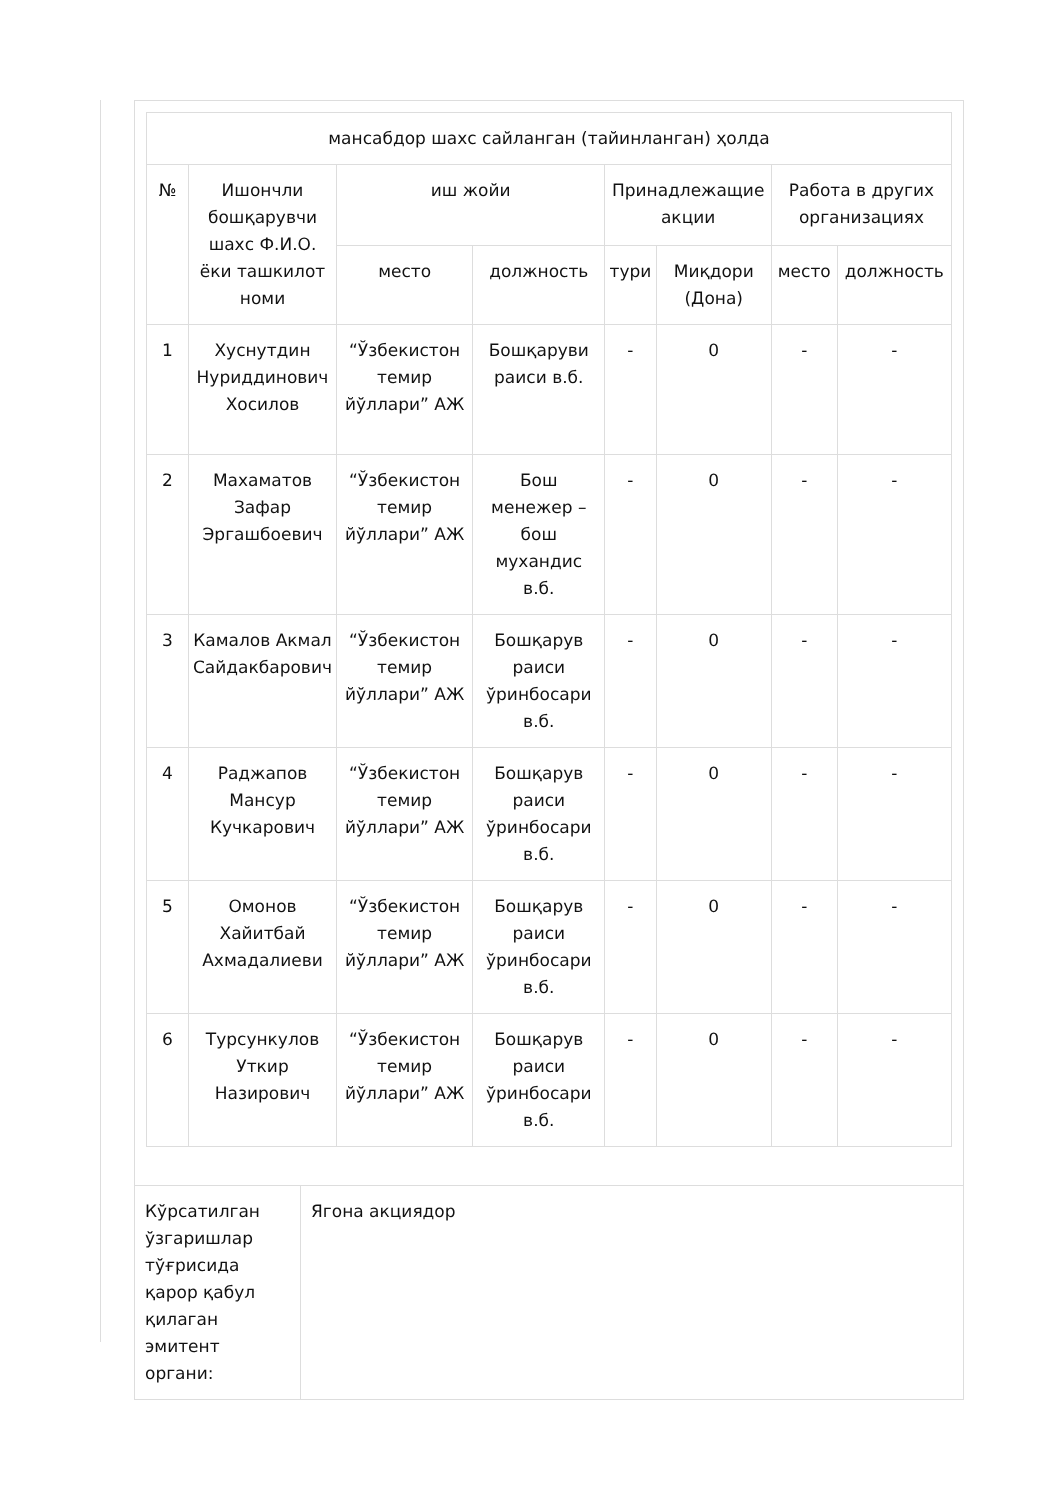| мансабдор шахс сайланган (тайинланган) ҳолда | | | | | | | |
| --- | --- | --- | --- | --- | --- | --- | --- |
| № | Ишончли бошқарувчи шахс Ф.И.О. ёки ташкилот номи | иш жойи | | Принадлежащие акции | | Работа в других организациях | |
| | | место | должность | тури | Миқдори (Дона) | место | должность |
| 1 | Хуснутдин Нуриддинович Хосилов | “Ўзбекистон темир йўллари” АЖ | Бошқаруви раиси в.б. | - | 0 | - | - |
| 2 | Махаматов Зафар Эргашбоевич | “Ўзбекистон темир йўллари” АЖ | Бош менежер – бош мухандис в.б. | - | 0 | - | - |
| 3 | Камалов Акмал Сайдакбарович | “Ўзбекистон темир йўллари” АЖ | Бошқарув раиси ўринбосари в.б. | - | 0 | - | - |
| 4 | Раджапов Мансур Кучкарович | “Ўзбекистон темир йўллари” АЖ | Бошқарув раиси ўринбосари в.б. | - | 0 | - | - |
| 5 | Омонов Хайитбай Ахмадалиеви | “Ўзбекистон темир йўллари” АЖ | Бошқарув раиси ўринбосари в.б. | - | 0 | - | - |
| 6 | Турсункулов Уткир Назирович | “Ўзбекистон темир йўллари” АЖ | Бошқарув раиси ўринбосари в.б. | - | 0 | - | - |
| Кўрсатилган ўзгаришлар тўғрисида қарор қабул қилаган эмитент органи: | Ягона акциядор |